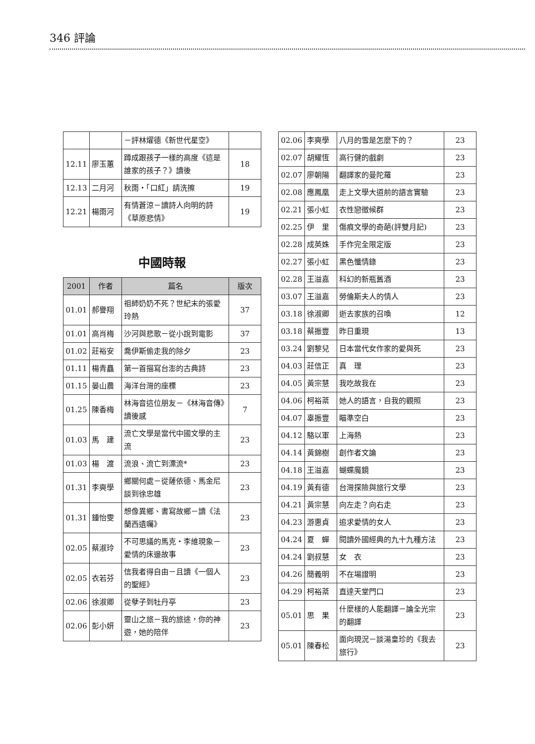346 評論
| | | －評林燿德《新世代星空》 | |
| 12.11 | 廖玉蕙 | 蹲成跟孩子一樣的高度《這是誰家的孩子？》讀後 | 18 |
| 12.13 | 二月河 | 秋雨・「口紅」請洗擦 | 19 |
| 12.21 | 楊雨河 | 有情蒼涼－讀詩人向明的詩《草原悲情》 | 19 |
中國時報
| 2001 | 作者 | 篇名 | 版次 |
| --- | --- | --- | --- |
| 01.01 | 郝譽翔 | 祖師奶奶不死？世紀末的張愛玲熱 | 37 |
| 01.01 | 高肖梅 | 沙河與悲歌－從小說到電影 | 37 |
| 01.02 | 莊裕安 | 喬伊斯偷走我的除夕 | 23 |
| 01.11 | 楊青矗 | 第一首描寫台澎的古典詩 | 23 |
| 01.15 | 晏山農 | 海洋台灣的座標 | 23 |
| 01.25 | 陳香梅 | 林海音這位朋友－《林海音傳》讀後感 | 7 |
| 01.03 | 馬 建 | 流亡文學是當代中國文學的主流 | 23 |
| 01.03 | 楊 渡 | 流浪、流亡到漂流* | 23 |
| 01.31 | 李奭學 | 鄉關何處－從薩依德、馬金尼談到徐忠雄 | 23 |
| 01.31 | 鍾怡雯 | 想像異鄉、書寫故鄉－讀《法蘭西遺囑》 | 23 |
| 02.05 | 蔡淑玲 | 不可思議的馬克・李維現象－愛情的床邊故事 | 23 |
| 02.05 | 衣若芬 | 信我者得自由－且讀《一個人的聖經》 | 23 |
| 02.06 | 徐淑卿 | 從孽子到牡丹亭 | 23 |
| 02.06 | 彭小妍 | 靈山之旅－我的旅途，你的神遊，她的陪伴 | 23 |
| 02.06 | 李奭學 | 八月的雪是怎麼下的？ | 23 |
| 02.07 | 胡耀恆 | 高行健的戲劇 | 23 |
| 02.07 | 廖朝陽 | 翻譯家的曼陀羅 | 23 |
| 02.08 | 應鳳凰 | 走上文學大道前的語言實驗 | 23 |
| 02.21 | 張小虹 | 衣性戀徵候群 | 23 |
| 02.25 | 伊 里 | 傷痕文學的奇葩(評雙月記) | 23 |
| 02.28 | 成英姝 | 手作完全限定版 | 23 |
| 02.27 | 張小虹 | 黑色懺情錄 | 23 |
| 02.28 | 王溢嘉 | 科幻的新瓶舊酒 | 23 |
| 03.07 | 王溢嘉 | 勞倫斯夫人的情人 | 23 |
| 03.18 | 徐淑卿 | 逝去家族的召喚 | 12 |
| 03.18 | 蔡振豐 | 昨日重現 | 13 |
| 03.24 | 劉黎兒 | 日本當代女作家的愛與死 | 23 |
| 04.03 | 莊信正 | 真 理 | 23 |
| 04.05 | 黃宗慧 | 我吃故我在 | 23 |
| 04.06 | 柯裕棻 | 她人的語言，自我的觀照 | 23 |
| 04.07 | 辜振豐 | 瞄準空白 | 23 |
| 04.12 | 駱以軍 | 上海熱 | 23 |
| 04.14 | 黃錦樹 | 創作者文論 | 23 |
| 04.18 | 王溢嘉 | 蝴蝶魔鏡 | 23 |
| 04.19 | 黃有德 | 台灣探險與旅行文學 | 23 |
| 04.21 | 黃宗慧 | 向左走？向右走 | 23 |
| 04.23 | 游惠貞 | 追求愛情的女人 | 23 |
| 04.24 | 夏 蟬 | 閱讀外國經典的九十九種方法 | 23 |
| 04.24 | 劉叔慧 | 女 衣 | 23 |
| 04.26 | 簡義明 | 不在場證明 | 23 |
| 04.29 | 柯裕棻 | 直達天堂門口 | 23 |
| 05.01 | 思 果 | 什麼樣的人能翻譯－論全光宗的翻譯 | 23 |
| 05.01 | 陳春松 | 面向現況－談湯皇珍的《我去旅行》 | 23 |